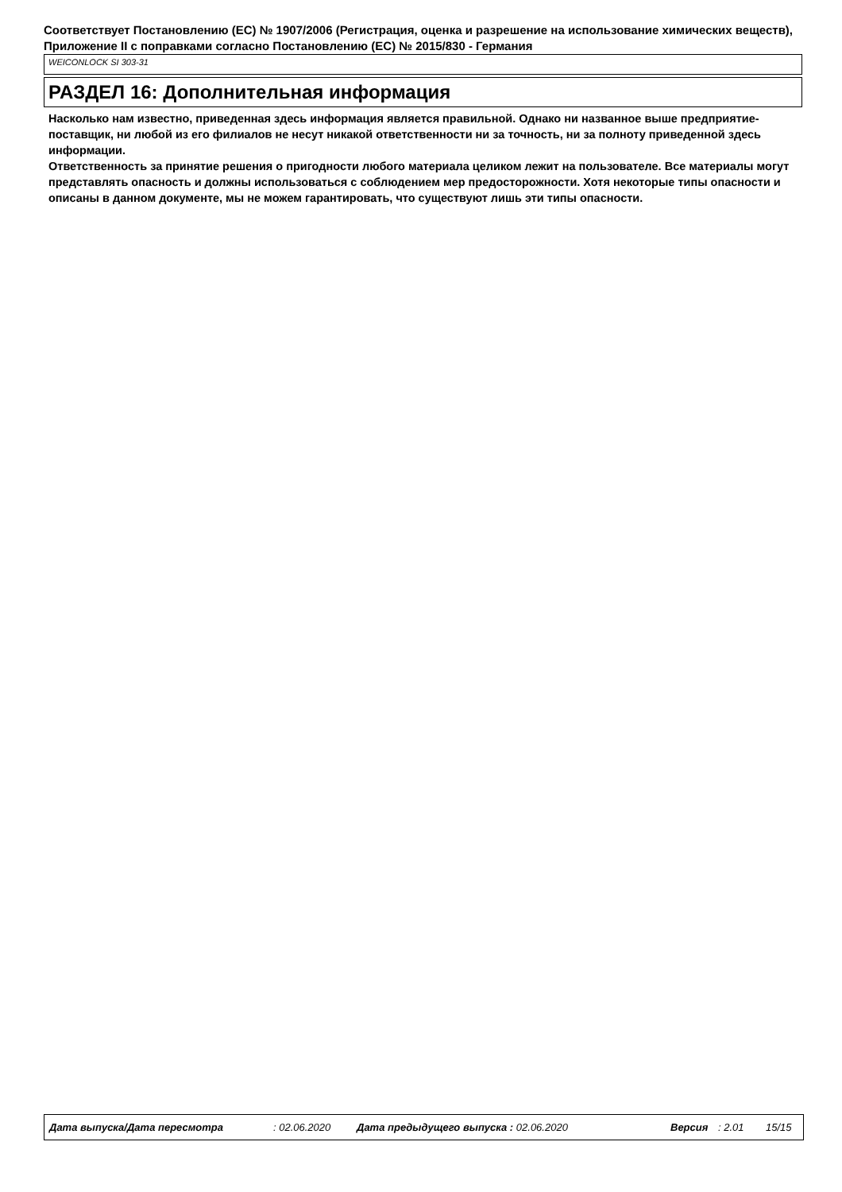Соответствует Постановлению (ЕС) № 1907/2006 (Регистрация, оценка и разрешение на использование химических веществ), Приложение II с поправками согласно Постановлению (ЕС) № 2015/830 - Германия
WEICONLOCK SI 303-31
РАЗДЕЛ 16: Дополнительная информация
Насколько нам известно, приведенная здесь информация является правильной. Однако ни названное выше предприятие-поставщик, ни любой из его филиалов не несут никакой ответственности ни за точность, ни за полноту приведенной здесь информации.
Ответственность за принятие решения о пригодности любого материала целиком лежит на пользователе. Все материалы могут представлять опасность и должны использоваться с соблюдением мер предосторожности. Хотя некоторые типы опасности и описаны в данном документе, мы не можем гарантировать, что существуют лишь эти типы опасности.
Дата выпуска/Дата пересмотра : 02.06.2020 Дата предыдущего выпуска : 02.06.2020 Версия : 2.01 15/15